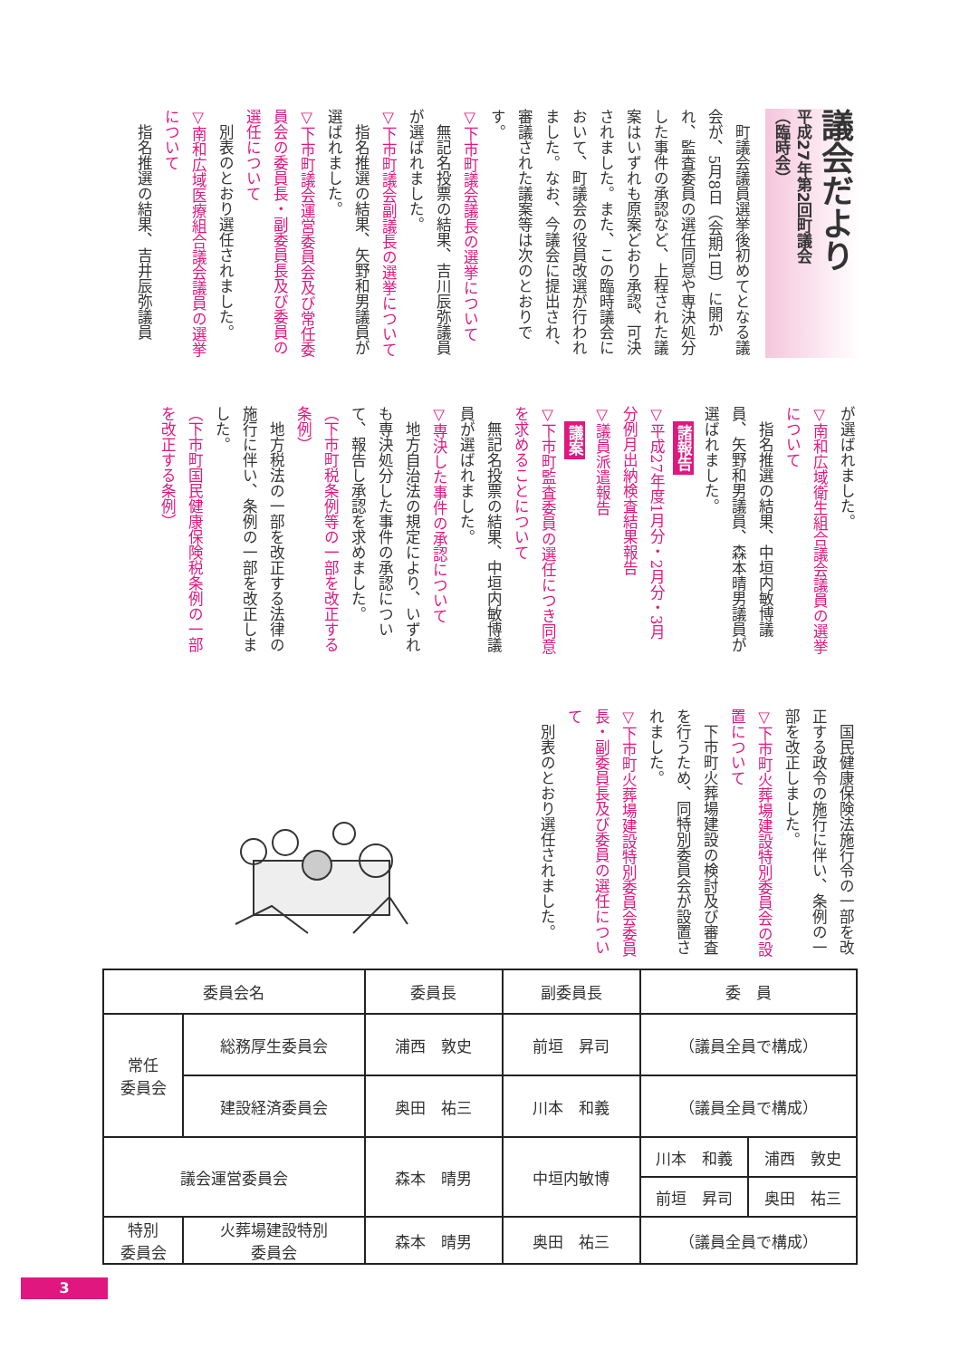議会だより
平成27年第2回町議会
（臨時会）
町議会議員選挙後初めてとなる議会が、5月8日（会期1日）に開かれ、監査委員の選任同意や専決処分した事件の承認など、上程された議案はいずれも原案どおり承認、可決されました。また、この臨時議会において、町議会の役員改選が行われました。なお、今議会に提出され、審議された議案等は次のとおりです。
▽下市町議会議長の選挙について
無記名投票の結果、吉川辰弥議員が選ばれました。
▽下市町議会副議長の選挙について
指名推選の結果、矢野和男議員が選ばれました。
▽下市町議会運営委員会及び常任委員会の委員長・副委員長及び委員の選任について
別表のとおり選任されました。
▽南和広域医療組合議会議員の選挙について
指名推選の結果、吉井辰弥議員
が選ばれました。
▽南和広域衛生組合議会議員の選挙について
指名推選の結果、中垣内敏博議員、矢野和男議員、森本晴男議員が選ばれました。
諸報告
▽平成27年度1月分・2月分・3月分例月出納検査結果報告
▽議員派遣報告
議案
▽下市町監査委員の選任につき同意を求めることについて
無記名投票の結果、中垣内敏博議員が選ばれました。
▽専決した事件の承認について
地方自治法の規定により、いずれも専決処分した事件の承認について、報告し承認を求めました。
（下市町税条例等の一部を改正する条例）
地方税法の一部を改正する法律の施行に伴い、条例の一部を改正しました。
（下市町国民健康保険税条例の一部を改正する条例）
国民健康保険法施行令の一部を改正する政令の施行に伴い、条例の一部を改正しました。
▽下市町火葬場建設特別委員会の設置について
下市町火葬場建設の検討及び審査を行うため、同特別委員会が設置されました。
▽下市町火葬場建設特別委員会委員長・副委員長及び委員の選任について
別表のとおり選任されました。
| 委員会名 | | 委員長 | 副委員長 | 委 員 | |
| --- | --- | --- | --- | --- | --- |
| 常任 委員会 | 総務厚生委員会 | 浦西 敦史 | 前垣 昇司 | （議員全員で構成） | |
| | 建設経済委員会 | 奥田 祐三 | 川本 和義 | （議員全員で構成） | |
| 議会運営委員会 | | 森本 晴男 | 中垣内敏博 | 川本 和義 | 浦西 敦史 |
| | | | | 前垣 昇司 | 奥田 祐三 |
| 特別 委員会 | 火葬場建設特別 委員会 | 森本 晴男 | 奥田 祐三 | （議員全員で構成） | |
3